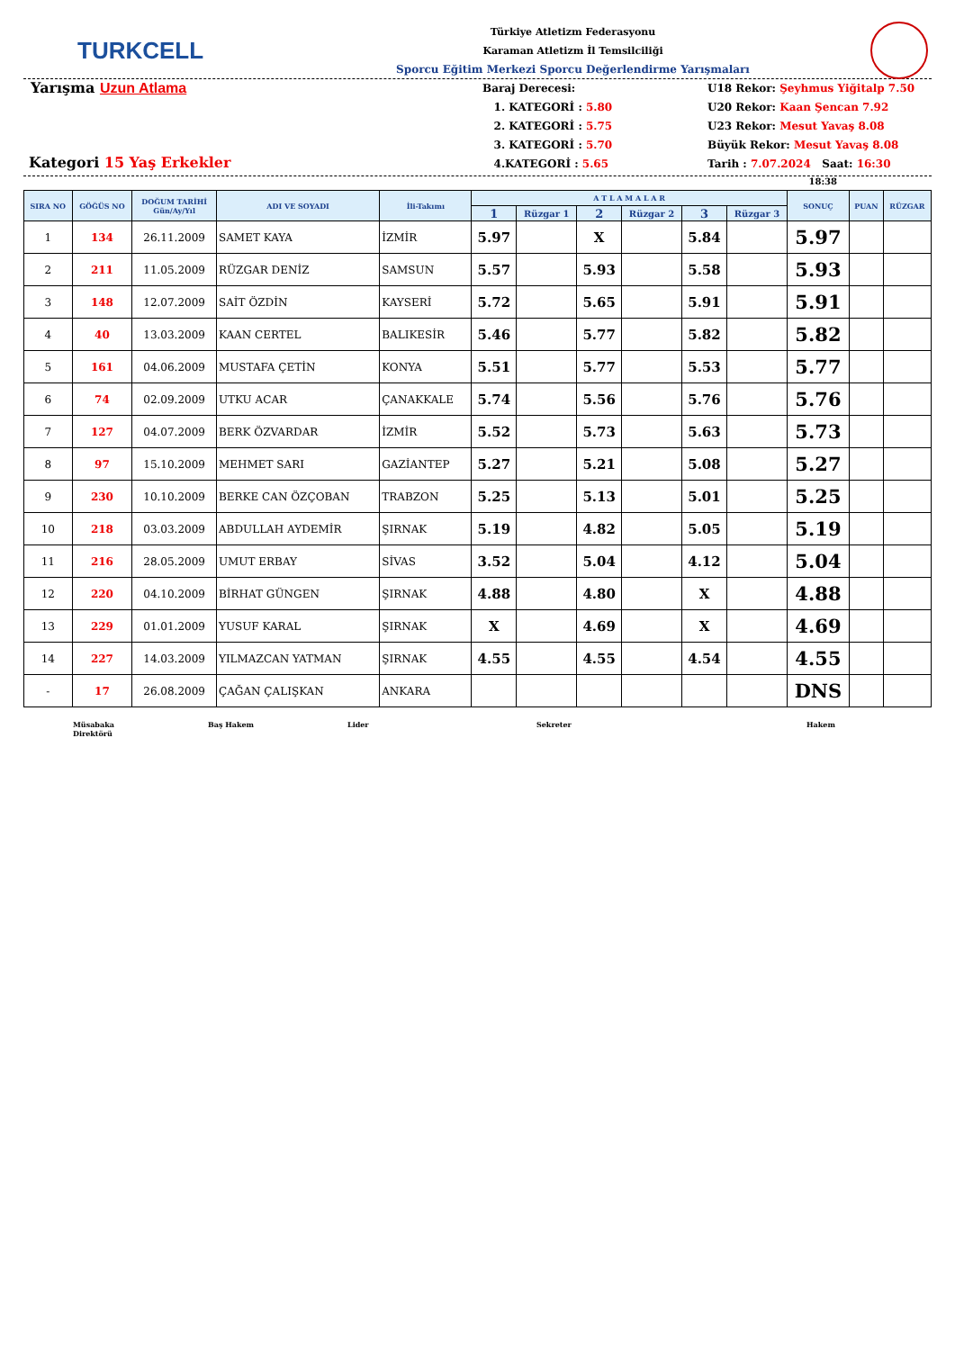TURKCELL
Türkiye Atletizm Federasyonu
Karaman Atletizm İl Temsilciliği
Sporcu Eğitim Merkezi Sporcu Değerlendirme Yarışmaları
Yarışma Uzun Atlama
Kategori 15 Yaş Erkekler
Baraj Derecesi:
1. KATEGORİ : 5.80
2. KATEGORİ : 5.75
3. KATEGORİ : 5.70
4.KATEGORİ : 5.65
U18 Rekor: Şeyhmus Yiğitalp 7.50
U20 Rekor: Kaan Şencan 7.92
U23 Rekor: Mesut Yavaş 8.08
Büyük Rekor: Mesut Yavaş 8.08
Tarih : 7.07.2024 Saat: 16:30
18:38
| SIRA NO | GÖĞÜS NO | DOĞUM TARİHİ Gün/Ay/Yıl | ADI VE SOYADI | İli-Takımı | A T L A M A L A R | | | | | | SONUÇ | PUAN | RÜZGAR |
| --- | --- | --- | --- | --- | --- | --- | --- | --- | --- | --- | --- | --- | --- |
| | | | | | 1 | Rüzgar 1 | 2 | Rüzgar 2 | 3 | Rüzgar 3 | | | |
| 1 | 134 | 26.11.2009 | SAMET KAYA | İZMİR | 5.97 | | X | | 5.84 | | 5.97 | | |
| 2 | 211 | 11.05.2009 | RÜZGAR DENİZ | SAMSUN | 5.57 | | 5.93 | | 5.58 | | 5.93 | | |
| 3 | 148 | 12.07.2009 | SAİT ÖZDİN | KAYSERİ | 5.72 | | 5.65 | | 5.91 | | 5.91 | | |
| 4 | 40 | 13.03.2009 | KAAN CERTEL | BALIKESİR | 5.46 | | 5.77 | | 5.82 | | 5.82 | | |
| 5 | 161 | 04.06.2009 | MUSTAFA ÇETİN | KONYA | 5.51 | | 5.77 | | 5.53 | | 5.77 | | |
| 6 | 74 | 02.09.2009 | UTKU ACAR | ÇANAKKALE | 5.74 | | 5.56 | | 5.76 | | 5.76 | | |
| 7 | 127 | 04.07.2009 | BERK ÖZVARDAR | İZMİR | 5.52 | | 5.73 | | 5.63 | | 5.73 | | |
| 8 | 97 | 15.10.2009 | MEHMET SARI | GAZİANTEP | 5.27 | | 5.21 | | 5.08 | | 5.27 | | |
| 9 | 230 | 10.10.2009 | BERKE CAN ÖZÇOBAN | TRABZON | 5.25 | | 5.13 | | 5.01 | | 5.25 | | |
| 10 | 218 | 03.03.2009 | ABDULLAH AYDEMİR | ŞIRNAK | 5.19 | | 4.82 | | 5.05 | | 5.19 | | |
| 11 | 216 | 28.05.2009 | UMUT ERBAY | SİVAS | 3.52 | | 5.04 | | 4.12 | | 5.04 | | |
| 12 | 220 | 04.10.2009 | BİRHAT GÜNGEN | ŞIRNAK | 4.88 | | 4.80 | | X | | 4.88 | | |
| 13 | 229 | 01.01.2009 | YUSUF KARAL | ŞIRNAK | X | | 4.69 | | X | | 4.69 | | |
| 14 | 227 | 14.03.2009 | YILMAZCAN YATMAN | ŞIRNAK | 4.55 | | 4.55 | | 4.54 | | 4.55 | | |
| - | 17 | 26.08.2009 | ÇAĞAN ÇALIŞKAN | ANKARA | | | | | | | DNS | | |
Müsabaka
Direktörü
Baş Hakem Lider Sekreter Hakem